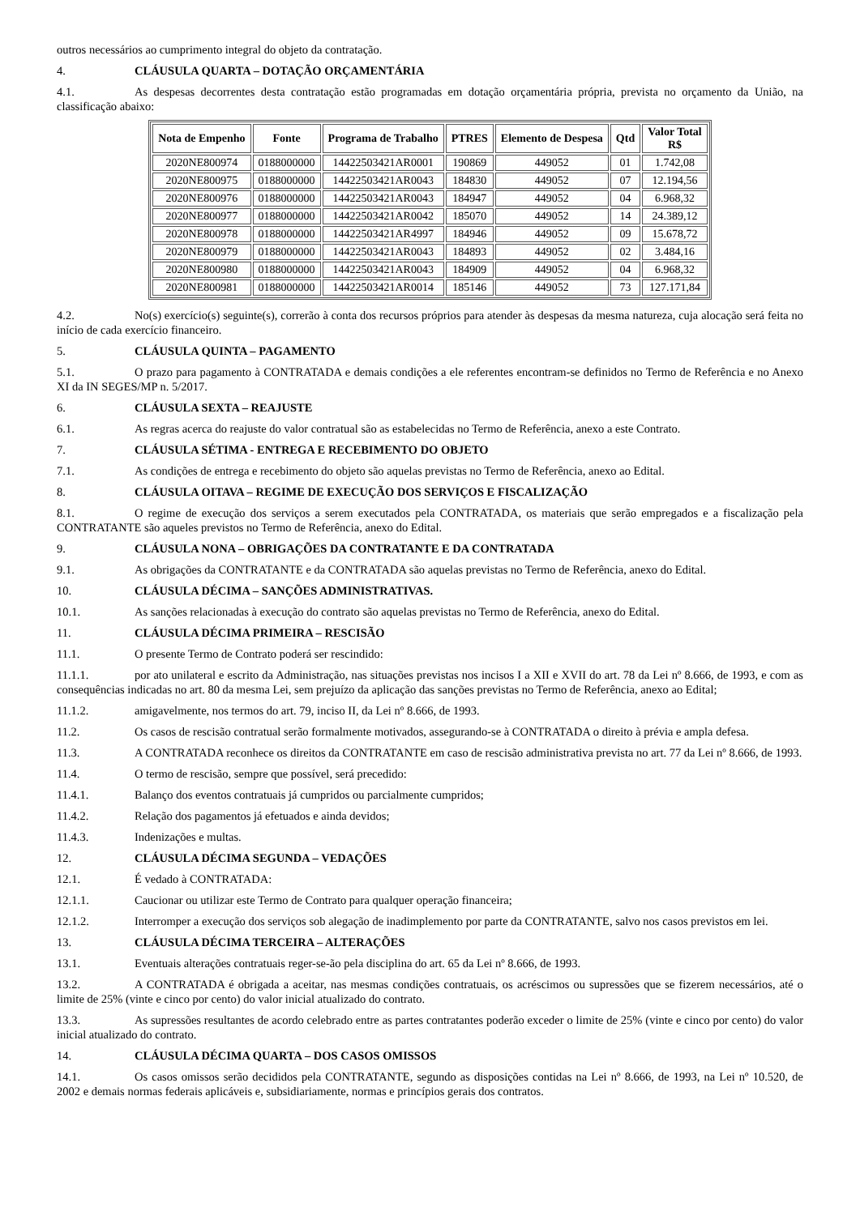outros necessários ao cumprimento integral do objeto da contratação.
4. CLÁUSULA QUARTA – DOTAÇÃO ORÇAMENTÁRIA
4.1. As despesas decorrentes desta contratação estão programadas em dotação orçamentária própria, prevista no orçamento da União, na classificação abaixo:
| Nota de Empenho | Fonte | Programa de Trabalho | PTRES | Elemento de Despesa | Qtd | Valor Total R$ |
| --- | --- | --- | --- | --- | --- | --- |
| 2020NE800974 | 0188000000 | 14422503421AR0001 | 190869 | 449052 | 01 | 1.742,08 |
| 2020NE800975 | 0188000000 | 14422503421AR0043 | 184830 | 449052 | 07 | 12.194,56 |
| 2020NE800976 | 0188000000 | 14422503421AR0043 | 184947 | 449052 | 04 | 6.968,32 |
| 2020NE800977 | 0188000000 | 14422503421AR0042 | 185070 | 449052 | 14 | 24.389,12 |
| 2020NE800978 | 0188000000 | 14422503421AR4997 | 184946 | 449052 | 09 | 15.678,72 |
| 2020NE800979 | 0188000000 | 14422503421AR0043 | 184893 | 449052 | 02 | 3.484,16 |
| 2020NE800980 | 0188000000 | 14422503421AR0043 | 184909 | 449052 | 04 | 6.968,32 |
| 2020NE800981 | 0188000000 | 14422503421AR0014 | 185146 | 449052 | 73 | 127.171,84 |
4.2. No(s) exercício(s) seguinte(s), correrão à conta dos recursos próprios para atender às despesas da mesma natureza, cuja alocação será feita no início de cada exercício financeiro.
5. CLÁUSULA QUINTA – PAGAMENTO
5.1. O prazo para pagamento à CONTRATADA e demais condições a ele referentes encontram-se definidos no Termo de Referência e no Anexo XI da IN SEGES/MP n. 5/2017.
6. CLÁUSULA SEXTA – REAJUSTE
6.1. As regras acerca do reajuste do valor contratual são as estabelecidas no Termo de Referência, anexo a este Contrato.
7. CLÁUSULA SÉTIMA - ENTREGA E RECEBIMENTO DO OBJETO
7.1. As condições de entrega e recebimento do objeto são aquelas previstas no Termo de Referência, anexo ao Edital.
8. CLÁUSULA OITAVA – REGIME DE EXECUÇÃO DOS SERVIÇOS E FISCALIZAÇÃO
8.1. O regime de execução dos serviços a serem executados pela CONTRATADA, os materiais que serão empregados e a fiscalização pela CONTRATANTE são aqueles previstos no Termo de Referência, anexo do Edital.
9. CLÁUSULA NONA – OBRIGAÇÕES DA CONTRATANTE E DA CONTRATADA
9.1. As obrigações da CONTRATANTE e da CONTRATADA são aquelas previstas no Termo de Referência, anexo do Edital.
10. CLÁUSULA DÉCIMA – SANÇÕES ADMINISTRATIVAS.
10.1. As sanções relacionadas à execução do contrato são aquelas previstas no Termo de Referência, anexo do Edital.
11. CLÁUSULA DÉCIMA PRIMEIRA – RESCISÃO
11.1. O presente Termo de Contrato poderá ser rescindido:
11.1.1. por ato unilateral e escrito da Administração, nas situações previstas nos incisos I a XII e XVII do art. 78 da Lei nº 8.666, de 1993, e com as consequências indicadas no art. 80 da mesma Lei, sem prejuízo da aplicação das sanções previstas no Termo de Referência, anexo ao Edital;
11.1.2. amigavelmente, nos termos do art. 79, inciso II, da Lei nº 8.666, de 1993.
11.2. Os casos de rescisão contratual serão formalmente motivados, assegurando-se à CONTRATADA o direito à prévia e ampla defesa.
11.3. A CONTRATADA reconhece os direitos da CONTRATANTE em caso de rescisão administrativa prevista no art. 77 da Lei nº 8.666, de 1993.
11.4. O termo de rescisão, sempre que possível, será precedido:
11.4.1. Balanço dos eventos contratuais já cumpridos ou parcialmente cumpridos;
11.4.2. Relação dos pagamentos já efetuados e ainda devidos;
11.4.3. Indenizações e multas.
12. CLÁUSULA DÉCIMA SEGUNDA – VEDAÇÕES
12.1. É vedado à CONTRATADA:
12.1.1. Caucionar ou utilizar este Termo de Contrato para qualquer operação financeira;
12.1.2. Interromper a execução dos serviços sob alegação de inadimplemento por parte da CONTRATANTE, salvo nos casos previstos em lei.
13. CLÁUSULA DÉCIMA TERCEIRA – ALTERAÇÕES
13.1. Eventuais alterações contratuais reger-se-ão pela disciplina do art. 65 da Lei nº 8.666, de 1993.
13.2. A CONTRATADA é obrigada a aceitar, nas mesmas condições contratuais, os acréscimos ou supressões que se fizerem necessários, até o limite de 25% (vinte e cinco por cento) do valor inicial atualizado do contrato.
13.3. As supressões resultantes de acordo celebrado entre as partes contratantes poderão exceder o limite de 25% (vinte e cinco por cento) do valor inicial atualizado do contrato.
14. CLÁUSULA DÉCIMA QUARTA – DOS CASOS OMISSOS
14.1. Os casos omissos serão decididos pela CONTRATANTE, segundo as disposições contidas na Lei nº 8.666, de 1993, na Lei nº 10.520, de 2002 e demais normas federais aplicáveis e, subsidiariamente, normas e princípios gerais dos contratos.